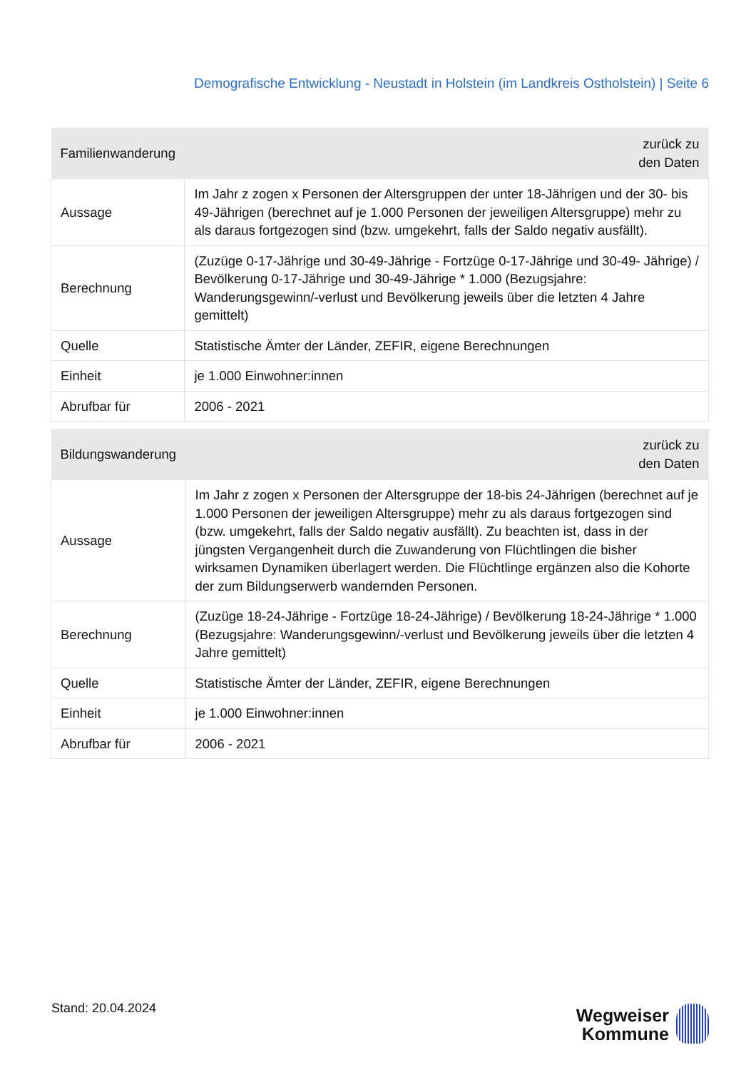Demografische Entwicklung - Neustadt in Holstein (im Landkreis Ostholstein) | Seite 6
| Familienwanderung | zurück zu den Daten |
| --- | --- |
| Aussage | Im Jahr z zogen x Personen der Altersgruppen der unter 18-Jährigen und der 30- bis 49-Jährigen (berechnet auf je 1.000 Personen der jeweiligen Altersgruppe) mehr zu als daraus fortgezogen sind (bzw. umgekehrt, falls der Saldo negativ ausfällt). |
| Berechnung | (Zuzüge 0-17-Jährige und 30-49-Jährige - Fortzüge 0-17-Jährige und 30-49- Jährige) / Bevölkerung 0-17-Jährige und 30-49-Jährige * 1.000 (Bezugsjahre: Wanderungsgewinn/-verlust und Bevölkerung jeweils über die letzten 4 Jahre gemittelt) |
| Quelle | Statistische Ämter der Länder, ZEFIR, eigene Berechnungen |
| Einheit | je 1.000 Einwohner:innen |
| Abrufbar für | 2006 - 2021 |
| Bildungswanderung | zurück zu den Daten |
| --- | --- |
| Aussage | Im Jahr z zogen x Personen der Altersgruppe der 18-bis 24-Jährigen (berechnet auf je 1.000 Personen der jeweiligen Altersgruppe) mehr zu als daraus fortgezogen sind (bzw. umgekehrt, falls der Saldo negativ ausfällt). Zu beachten ist, dass in der jüngsten Vergangenheit durch die Zuwanderung von Flüchtlingen die bisher wirksamen Dynamiken überlagert werden. Die Flüchtlinge ergänzen also die Kohorte der zum Bildungserwerb wandernden Personen. |
| Berechnung | (Zuzüge 18-24-Jährige - Fortzüge 18-24-Jährige) / Bevölkerung 18-24-Jährige * 1.000 (Bezugsjahre: Wanderungsgewinn/-verlust und Bevölkerung jeweils über die letzten 4 Jahre gemittelt) |
| Quelle | Statistische Ämter der Länder, ZEFIR, eigene Berechnungen |
| Einheit | je 1.000 Einwohner:innen |
| Abrufbar für | 2006 - 2021 |
Stand: 20.04.2024
Wegweiser
Kommune